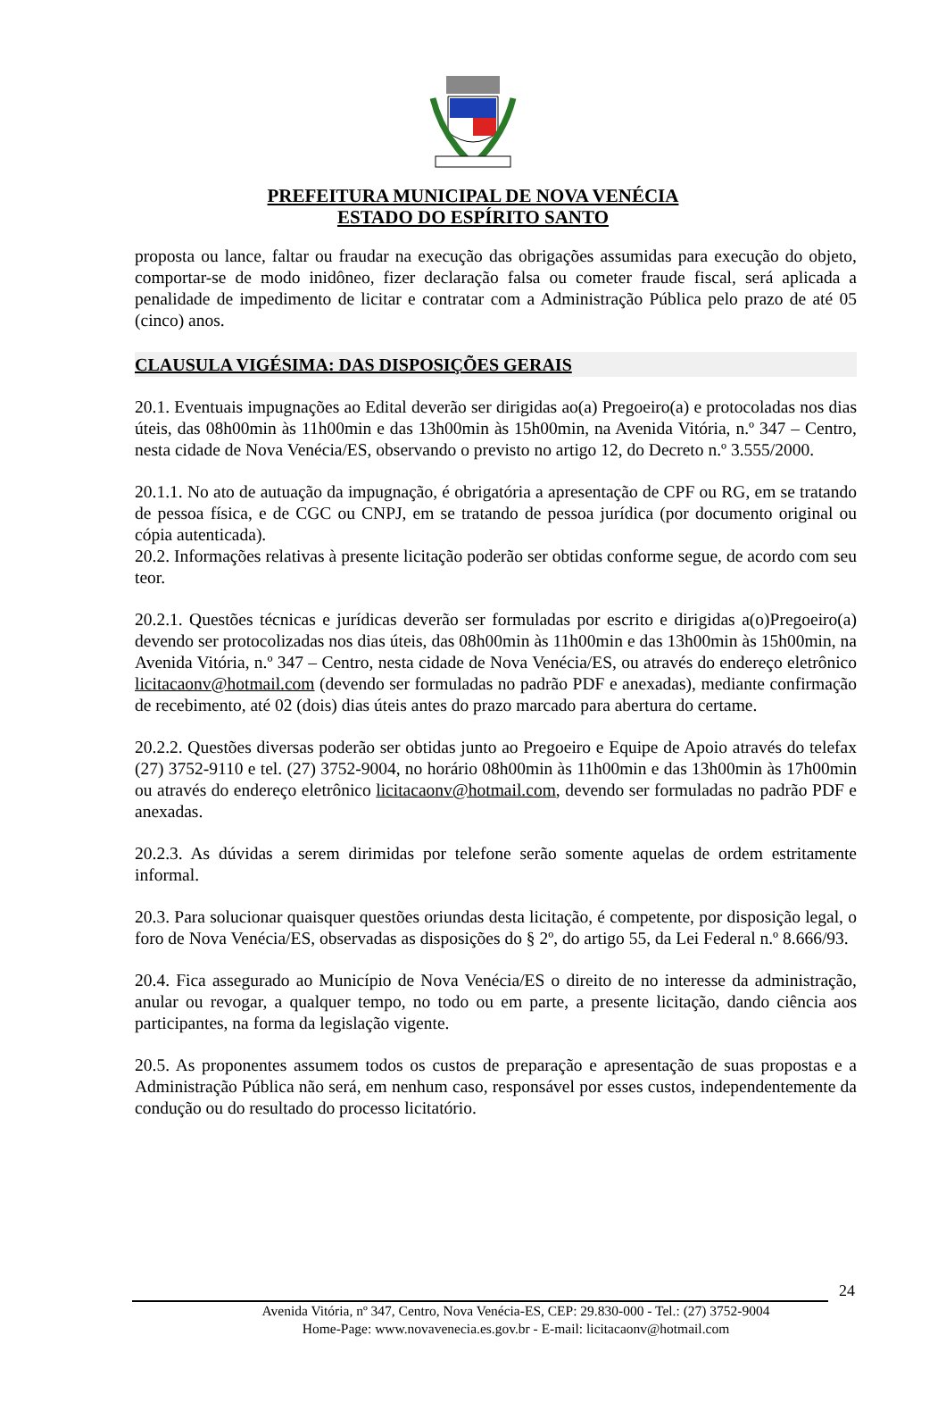PREFEITURA MUNICIPAL DE NOVA VENÉCIA
ESTADO DO ESPÍRITO SANTO
proposta ou lance, faltar ou fraudar na execução das obrigações assumidas para execução do objeto, comportar-se de modo inidôneo, fizer declaração falsa ou cometer fraude fiscal, será aplicada a penalidade de impedimento de licitar e contratar com a Administração Pública pelo prazo de até 05 (cinco) anos.
CLAUSULA VIGÉSIMA: DAS DISPOSIÇÕES GERAIS
20.1. Eventuais impugnações ao Edital deverão ser dirigidas ao(a) Pregoeiro(a) e protocoladas nos dias úteis, das 08h00min às 11h00min e das 13h00min às 15h00min, na Avenida Vitória, n.º 347 – Centro, nesta cidade de Nova Venécia/ES, observando o previsto no artigo 12, do Decreto n.º 3.555/2000.
20.1.1. No ato de autuação da impugnação, é obrigatória a apresentação de CPF ou RG, em se tratando de pessoa física, e de CGC ou CNPJ, em se tratando de pessoa jurídica (por documento original ou cópia autenticada).
20.2. Informações relativas à presente licitação poderão ser obtidas conforme segue, de acordo com seu teor.
20.2.1. Questões técnicas e jurídicas deverão ser formuladas por escrito e dirigidas a(o)Pregoeiro(a) devendo ser protocolizadas nos dias úteis, das 08h00min às 11h00min e das 13h00min às 15h00min, na Avenida Vitória, n.º 347 – Centro, nesta cidade de Nova Venécia/ES, ou através do endereço eletrônico licitacaonv@hotmail.com (devendo ser formuladas no padrão PDF e anexadas), mediante confirmação de recebimento, até 02 (dois) dias úteis antes do prazo marcado para abertura do certame.
20.2.2. Questões diversas poderão ser obtidas junto ao Pregoeiro e Equipe de Apoio através do telefax (27) 3752-9110 e tel. (27) 3752-9004, no horário 08h00min às 11h00min e das 13h00min às 17h00min ou através do endereço eletrônico licitacaonv@hotmail.com, devendo ser formuladas no padrão PDF e anexadas.
20.2.3. As dúvidas a serem dirimidas por telefone serão somente aquelas de ordem estritamente informal.
20.3. Para solucionar quaisquer questões oriundas desta licitação, é competente, por disposição legal, o foro de Nova Venécia/ES, observadas as disposições do § 2º, do artigo 55, da Lei Federal n.º 8.666/93.
20.4. Fica assegurado ao Município de Nova Venécia/ES o direito de no interesse da administração, anular ou revogar, a qualquer tempo, no todo ou em parte, a presente licitação, dando ciência aos participantes, na forma da legislação vigente.
20.5. As proponentes assumem todos os custos de preparação e apresentação de suas propostas e a Administração Pública não será, em nenhum caso, responsável por esses custos, independentemente da condução ou do resultado do processo licitatório.
24
Avenida Vitória, nº 347, Centro, Nova Venécia-ES, CEP: 29.830-000 - Tel.: (27) 3752-9004
Home-Page: www.novavenecia.es.gov.br - E-mail: licitacaonv@hotmail.com